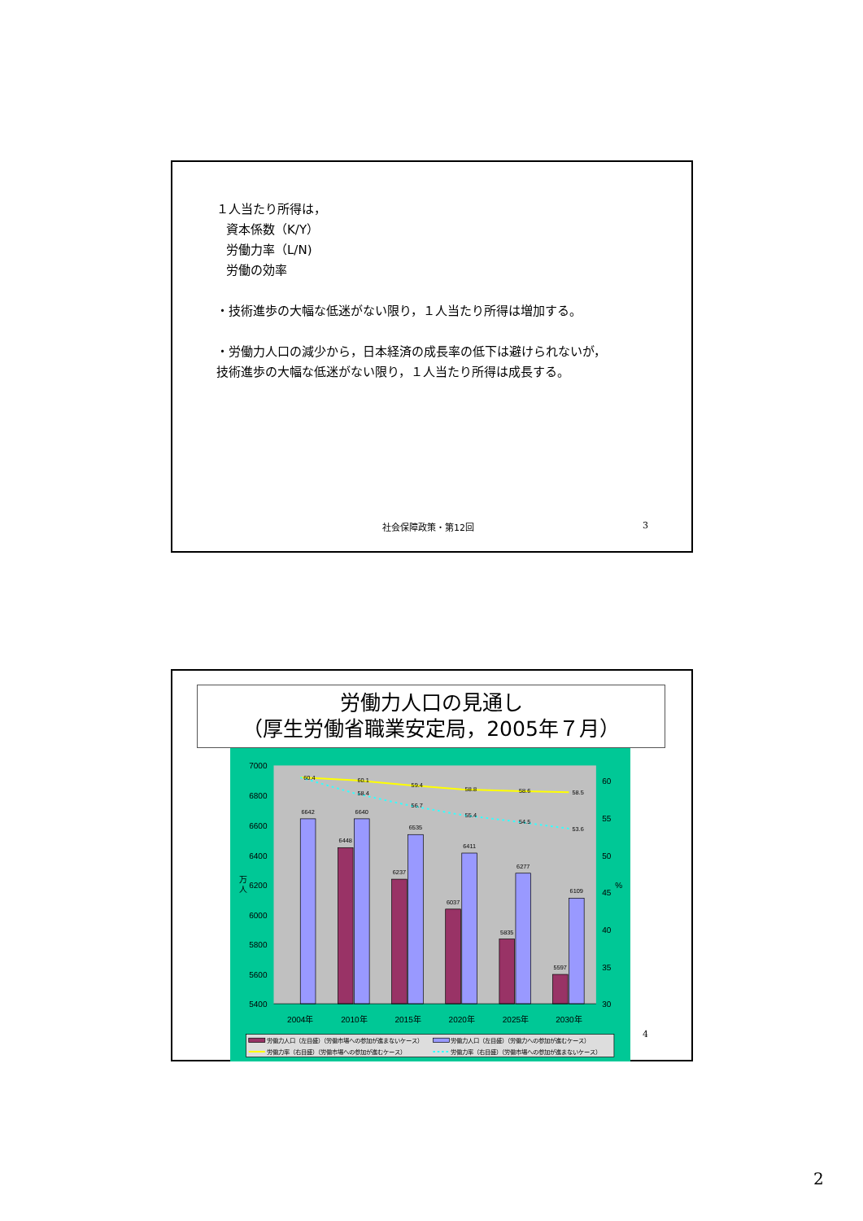１人当たり所得は，
資本係数（K/Y）
労働力率（L/N)
労働の効率
・技術進歩の大幅な低迷がない限り，１人当たり所得は増加する。
・労働力人口の減少から，日本経済の成長率の低下は避けられないが，
技術進歩の大幅な低迷がない限り，１人当たり所得は成長する。
社会保障政策・第12回 3
労働力人口の見通し
（厚生労働省職業安定局，2005年７月）
7000
6800
6600
6400
6200
6000
5800
5600
5400
60
55
50
45
40
35
30
%
万
人
6642
6640
6535
6411
6277
6109
6448
6237
6037
5835
5597
60.4
60.1
59.4
58.8
58.6
58.5
58.4
56.7
55.4
54.5
53.6
2004年
2010年
2015年
2020年
2025年
2030年
労働力人口（左目盛）（労働市場への参加が進まないケース）
労働力人口（左目盛）（労働力への参加が進むケース）
労働力率（右目盛）（労働市場への参加が進むケース）
労働力率（右目盛）（労働市場への参加が進まないケース）
4
2